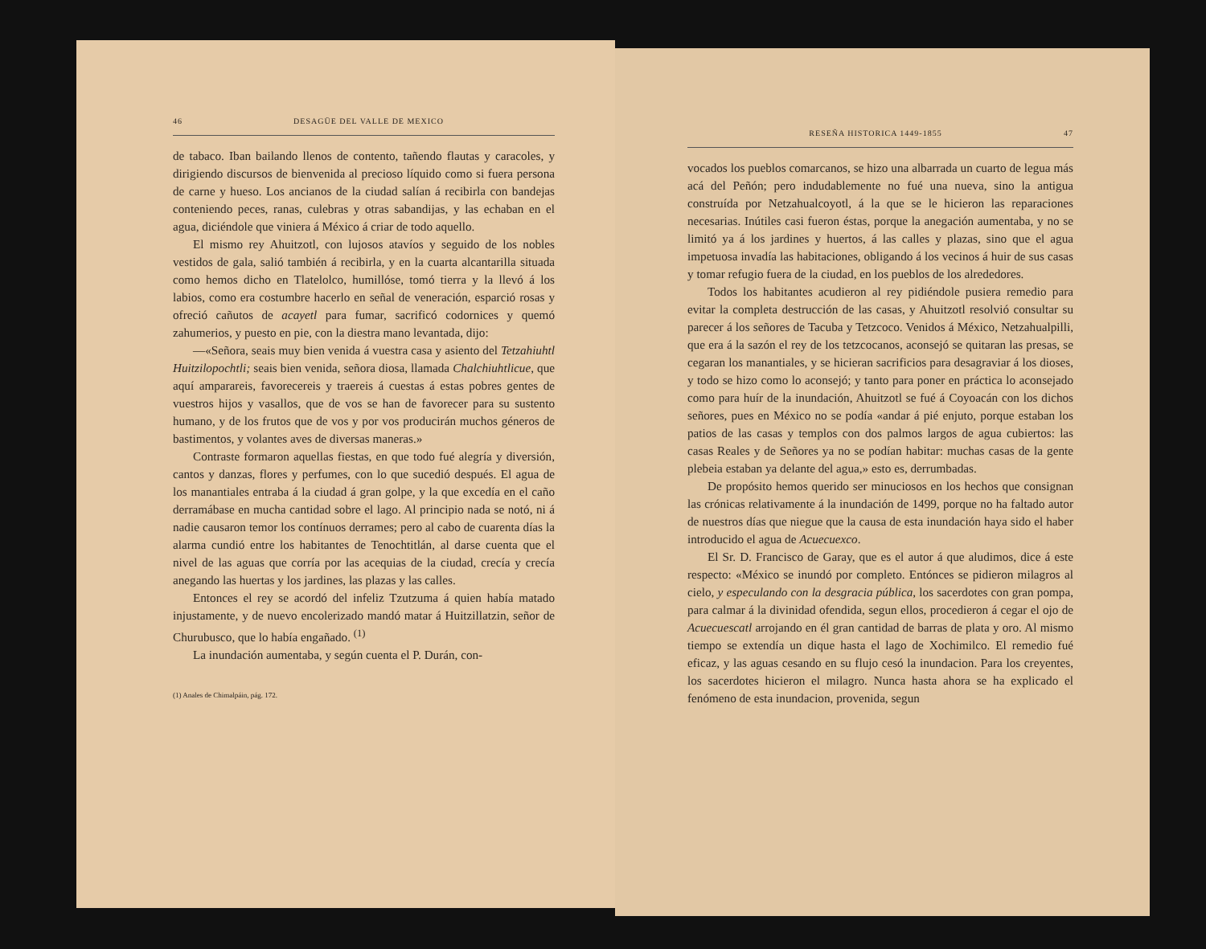46 DESAGÜE DEL VALLE DE MEXICO
de tabaco. Iban bailando llenos de contento, tañendo flautas y caracoles, y dirigiendo discursos de bienvenida al precioso líquido como si fuera persona de carne y hueso. Los ancianos de la ciudad salían á recibirla con bandejas conteniendo peces, ranas, culebras y otras sabandijas, y las echaban en el agua, diciéndole que viniera á México á criar de todo aquello.
El mismo rey Ahuitzotl, con lujosos atavíos y seguido de los nobles vestidos de gala, salió también á recibirla, y en la cuarta alcantarilla situada como hemos dicho en Tlatelolco, humillóse, tomó tierra y la llevó á los labios, como era costumbre hacerlo en señal de veneración, esparció rosas y ofreció cañutos de acayetl para fumar, sacrificó codornices y quemó zahumerios, y puesto en pie, con la diestra mano levantada, dijo:
—«Señora, seais muy bien venida á vuestra casa y asiento del Tetzahiuhtl Huitzilopochtli; seais bien venida, señora diosa, llamada Chalchiuhtlicue, que aquí amparareis, favorecereis y traereis á cuestas á estas pobres gentes de vuestros hijos y vasallos, que de vos se han de favorecer para su sustento humano, y de los frutos que de vos y por vos producirán muchos géneros de bastimentos, y volantes aves de diversas maneras.»
Contraste formaron aquellas fiestas, en que todo fué alegría y diversión, cantos y danzas, flores y perfumes, con lo que sucedió después. El agua de los manantiales entraba á la ciudad á gran golpe, y la que excedía en el caño derramábase en mucha cantidad sobre el lago. Al principio nada se notó, ni á nadie causaron temor los contínuos derrames; pero al cabo de cuarenta días la alarma cundió entre los habitantes de Tenochtitlán, al darse cuenta que el nivel de las aguas que corría por las acequias de la ciudad, crecía y crecía anegando las huertas y los jardines, las plazas y las calles.
Entonces el rey se acordó del infeliz Tzutzuma á quien había matado injustamente, y de nuevo encolerizado mandó matar á Huitzillatzin, señor de Churubusco, que lo había engañado. <sup>(1)</sup>
La inundación aumentaba, y según cuenta el P. Durán, con-
(1) Anales de Chimalpáin, pág. 172.
RESEÑA HISTORICA 1449-1855 47
vocados los pueblos comarcanos, se hizo una albarrada un cuarto de legua más acá del Peñón; pero indudablemente no fué una nueva, sino la antigua construída por Netzahualcoyotl, á la que se le hicieron las reparaciones necesarias. Inútiles casi fueron éstas, porque la anegación aumentaba, y no se limitó ya á los jardines y huertos, á las calles y plazas, sino que el agua impetuosa invadía las habitaciones, obligando á los vecinos á huir de sus casas y tomar refugio fuera de la ciudad, en los pueblos de los alrededores.
Todos los habitantes acudieron al rey pidiéndole pusiera remedio para evitar la completa destrucción de las casas, y Ahuitzotl resolvió consultar su parecer á los señores de Tacuba y Tetzcoco. Venidos á México, Netzahualpilli, que era á la sazón el rey de los tetzcocanos, aconsejó se quitaran las presas, se cegaran los manantiales, y se hicieran sacrificios para desagraviar á los dioses, y todo se hizo como lo aconsejó; y tanto para poner en práctica lo aconsejado como para huír de la inundación, Ahuitzotl se fué á Coyoacán con los dichos señores, pues en México no se podía «andar á pié enjuto, porque estaban los patios de las casas y templos con dos palmos largos de agua cubiertos: las casas Reales y de Señores ya no se podían habitar: muchas casas de la gente plebeia estaban ya delante del agua,» esto es, derrumbadas.
De propósito hemos querido ser minuciosos en los hechos que consignan las crónicas relativamente á la inundación de 1499, porque no ha faltado autor de nuestros días que niegue que la causa de esta inundación haya sido el haber introducido el agua de Acuecuexco.
El Sr. D. Francisco de Garay, que es el autor á que aludimos, dice á este respecto: «México se inundó por completo. Entónces se pidieron milagros al cielo, y especulando con la desgracia pública, los sacerdotes con gran pompa, para calmar á la divinidad ofendida, segun ellos, procedieron á cegar el ojo de Acuecuescatl arrojando en él gran cantidad de barras de plata y oro. Al mismo tiempo se extendía un dique hasta el lago de Xochimilco. El remedio fué eficaz, y las aguas cesando en su flujo cesó la inundacion. Para los creyentes, los sacerdotes hicieron el milagro. Nunca hasta ahora se ha explicado el fenómeno de esta inundacion, provenida, segun